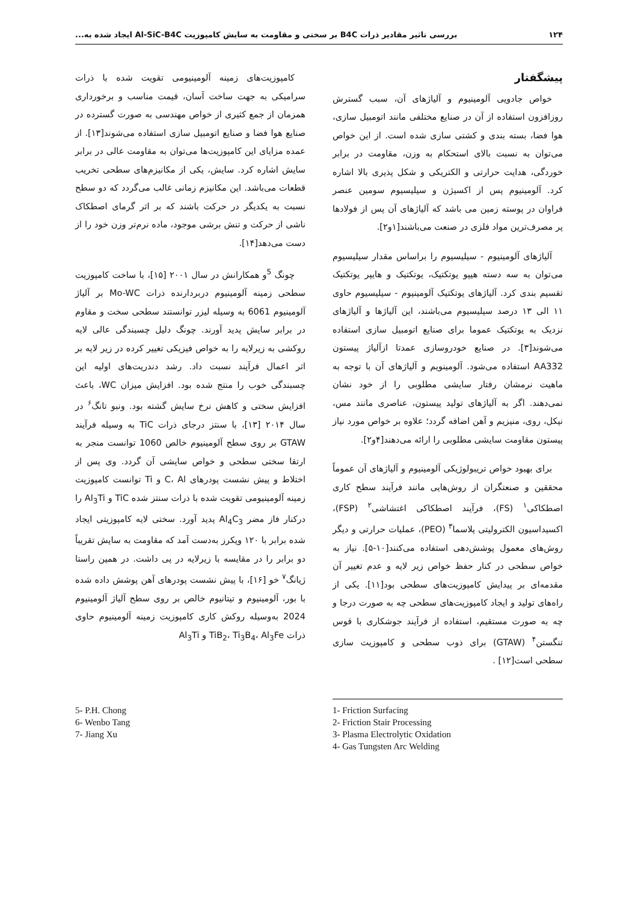۱۲۴ بررسی تاثیر مقادیر ذرات B4C بر سختی و مقاومت به سایش کامپوزیت Al-SiC-B4C ایجاد شده به...
پیشگفتار
خواص جادویی آلومینیوم و آلیاژهای آن، سبب گسترش روزافزون استفاده از آن در صنایع مختلفی مانند اتومبیل سازی، هوا فضا، بسته بندی و کشتی سازی شده است. از این خواص می‌توان به نسبت بالای استحکام به وزن، مقاومت در برابر خوردگی، هدایت حرارتی و الکتریکی و شکل پذیری بالا اشاره کرد. آلومینیوم پس از اکسیژن و سیلیسیوم سومین عنصر فراوان در پوسته زمین می باشد که آلیاژهای آن پس از فولادها پر مصرف‌ترین مواد فلزی در صنعت می‌باشند[۱و۲].
آلیاژهای آلومینیوم - سیلیسیوم را براساس مقدار سیلیسیوم می‌توان به سه دسته هیپو یوتکتیک، یوتکتیک و هایپر یوتکتیک تقسیم بندی کرد. آلیاژهای یوتکتیک آلومینیوم - سیلیسیوم حاوی ۱۱ الی ۱۳ درصد سیلیسیوم می‌باشند، این آلیاژها و آلیاژهای نزدیک به یوتکتیک عموما برای صنایع اتومبیل سازی استفاده می‌شوند[۳]. در صنایع خودروسازی عمدتا ازآلیاژ پیستون AA332 استفاده می‌شود. آلومینویم و آلیاژهای آن با توجه به ماهیت نرمشان رفتار سایشی مطلوبی را از خود نشان نمی‌دهند. اگر به آلیاژهای تولید پیستون، عناصری مانند مس، نیکل، روی، منیزیم و آهن اضافه گردد؛ علاوه بر خواص مورد نیاز پیستون مقاومت سایشی مطلوبی را ارائه می‌دهند[۴و۲].
برای بهبود خواص تریبولوژیکی آلومینیوم و آلیاژهای آن عموماً محققین و صنعتگران از روش‌هایی مانند فرآیند سطح کاری اصطکاکی<sup>۱</sup> (FS)، فرآیند اصطکاکی اغتشاشی<sup>۲</sup> (FSP)، اکسیداسیون الکترولیتی پلاسما<sup>۳</sup> (PEO)، عملیات حرارتی و دیگر روش‌های معمول پوشش‌دهی استفاده می‌کنند[۱۰-۵]. نیاز به خواص سطحی در کنار حفظ خواص زیر لایه و عدم تغییر آن مقدمه‌ای بر پیدایش کامپوزیت‌های سطحی بود[۱۱]. یکی از راه‌های تولید و ایجاد کامپوزیت‌های سطحی چه به صورت درجا و چه به صورت مستقیم، استفاده از فرآیند جوشکاری با قوس تنگستن<sup>۴</sup> (GTAW) برای ذوب سطحی و کامپوزیت سازی سطحی است[۱۲] .
کامپوزیت‌های زمینه آلومینیومی تقویت شده با ذرات سرامیکی به جهت ساخت آسان، قیمت مناسب و برخورداری همزمان از جمع کثیری از خواص مهندسی به صورت گسترده در صنایع هوا فضا و صنایع اتومبیل سازی استفاده می‌شوند[۱۳]. از عمده مزایای این کامپوزیت‌ها می‌توان به مقاومت عالی در برابر سایش اشاره کرد. سایش، یکی از مکانیزم‌های سطحی تخریب قطعات می‌باشد. این مکانیزم زمانی غالب می‌گردد که دو سطح نسبت به یکدیگر در حرکت باشند که بر اثر گرمای اصطکاک ناشی از حرکت و تنش برشی موجود، ماده نرم‌تر وزن خود را از دست می‌دهد[۱۴].
چونگ <sup>5</sup>و همکارانش در سال ۲۰۰۱ [۱۵]، با ساخت کامپوزیت سطحی زمینه آلومینیوم دربردارنده ذرات Mo-WC بر آلیاژ آلومینیوم 6061 به وسیله لیزر توانستند سطحی سخت و مقاوم در برابر سایش پدید آورند. چونگ دلیل چسبندگی عالی لایه روکشی به زیرلایه را به خواص فیزیکی تغییر کرده در زیر لایه بر اثر اعمال فرآیند نسبت داد. رشد دندریت‌های اولیه این چسبندگی خوب را منتج شده بود. افزایش میزان WC، باعث افزایش سختی و کاهش نرخ سایش گشته بود. ونبو تانگ<sup>۶</sup> در سال ۲۰۱۴ [۱۳]، با سنتز درجای ذرات TiC به وسیله فرآیند GTAW بر روی سطح آلومینیوم خالص 1060 توانست منجر به ارتقا سختی سطحی و خواص سایشی آن گردد. وی پس از اختلاط و پیش نشست پودرهای C، Al و Ti توانست کامپوزیت زمینه آلومینیومی تقویت شده با ذرات سنتز شده TiC و Al<sub>3</sub>Ti را درکنار فاز مضر Al<sub>4</sub>C<sub>3</sub> پدید آورد. سختی لایه کامپوزیتی ایجاد شده برابر با ۱۲۰ ویکرز به‌دست آمد که مقاومت به سایش تقریباً دو برابر را در مقایسه با زیرلایه در پی داشت. در همین راستا ژیانگ<sup>۷</sup> خو [۱۶]، با پیش نشست پودرهای آهن پوشش داده شده با بور، آلومینیوم و تیتانیوم خالص بر روی سطح آلیاژ آلومینیوم 2024 به‌وسیله روکش کاری کامپوزیت زمینه آلومینیوم حاوی ذرات TiB<sub>2</sub>، Ti<sub>3</sub>B<sub>4</sub>، Al<sub>3</sub>Fe و Al<sub>3</sub>Ti
5- P.H. Chong
6- Wenbo Tang
7- Jiang Xu
1- Friction Surfacing
2- Friction Stair Processing
3- Plasma Electrolytic Oxidation
4- Gas Tungsten Arc Welding